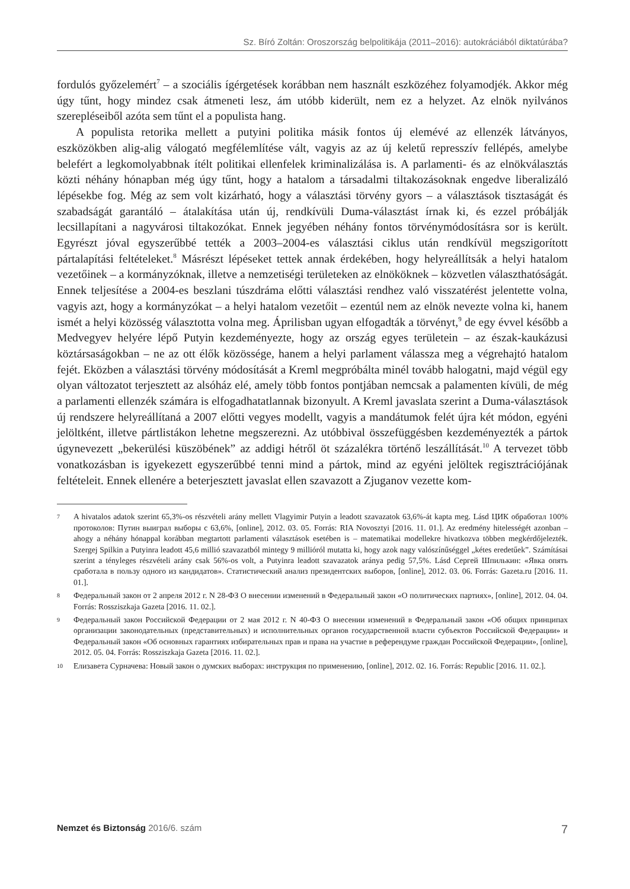Sz. Bíró Zoltán: Oroszország belpolitikája (2011–2016): autokráciából diktatúrába?
fordulós győzelemért<sup>7</sup> – a szociális ígérgetések korábban nem használt eszközéhez folyamodjék. Akkor még úgy tűnt, hogy mindez csak átmeneti lesz, ám utóbb kiderült, nem ez a helyzet. Az elnök nyilvános szerepléseiből azóta sem tűnt el a populista hang.
A populista retorika mellett a putyini politika másik fontos új elemévé az ellenzék látványos, eszközökben alig-alig válogató megfélemlítése vált, vagyis az az új keletű represszív fellépés, amelybe belefért a legkomolyabbnak ítélt politikai ellenfelek kriminalizálása is. A parlamenti- és az elnökválasztás közti néhány hónapban még úgy tűnt, hogy a hatalom a társadalmi tiltakozásoknak engedve liberalizáló lépésekbe fog. Még az sem volt kizárható, hogy a választási törvény gyors – a választások tisztaságát és szabadságát garantáló – átalakítása után új, rendkívüli Duma-választást írnak ki, és ezzel próbálják lecsillapítani a nagyvárosi tiltakozókat. Ennek jegyében néhány fontos törvénymódosításra sor is került. Egyrészt jóval egyszerűbbé tették a 2003–2004-es választási ciklus után rendkívül megszigorított pártalapítási feltételeket.<sup>8</sup> Másrészt lépéseket tettek annak érdekében, hogy helyreállítsák a helyi hatalom vezetőinek – a kormányzóknak, illetve a nemzetiségi területeken az elnököknek – közvetlen választhatóságát. Ennek teljesítése a 2004-es beszlani túszdráma előtti választási rendhez való visszatérést jelentette volna, vagyis azt, hogy a kormányzókat – a helyi hatalom vezetőit – ezentúl nem az elnök nevezte volna ki, hanem ismét a helyi közösség választotta volna meg. Áprilisban ugyan elfogadták a törvényt,<sup>9</sup> de egy évvel később a Medvegyev helyére lépő Putyin kezdeményezte, hogy az ország egyes területein – az észak-kaukázusi köztársaságokban – ne az ott élők közössége, hanem a helyi parlament válassza meg a végrehajtó hatalom fejét. Eközben a választási törvény módosítását a Kreml megpróbálta minél tovább halogatni, majd végül egy olyan változatot terjesztett az alsóház elé, amely több fontos pontjában nemcsak a palamenten kívüli, de még a parlamenti ellenzék számára is elfogadhatatlannak bizonyult. A Kreml javaslata szerint a Duma-választások új rendszere helyreállítaná a 2007 előtti vegyes modellt, vagyis a mandátumok felét újra két módon, egyéni jelöltként, illetve pártlistákon lehetne megszerezni. Az utóbbival összefüggésben kezdeményezték a pártok úgynevezett „bekerülési küszöbének” az addigi hétről öt százalékra történő leszállítását.<sup>10</sup> A tervezet több vonatkozásban is igyekezett egyszerűbbé tenni mind a pártok, mind az egyéni jelöltek regisztrációjának feltételeit. Ennek ellenére a beterjesztett javaslat ellen szavazott a Zjuganov vezette kom-
7 A hivatalos adatok szerint 65,3%-os részvételi arány mellett Vlagyimir Putyin a leadott szavazatok 63,6%-át kapta meg. Lásd ЦИК обработал 100% протоколов: Путин выиграл выборы с 63,6%, [online], 2012. 03. 05. Forrás: RIA Novosztyi [2016. 11. 01.]. Az eredmény hitelességét azonban – ahogy a néhány hónappal korábban megtartott parlamenti választások esetében is – matematikai modellekre hivatkozva többen megkérdőjelezték. Szergej Spilkin a Putyinra leadott 45,6 millió szavazatból mintegy 9 millióról mutatta ki, hogy azok nagy valószínűséggel „kétes eredetűek”. Számításai szerint a tényleges részvételi arány csak 56%-os volt, a Putyinra leadott szavazatok aránya pedig 57,5%. Lásd Сергей Шпилькин: «Явка опять сработала в пользу одного из кандидатов». Статистический анализ президентских выборов, [online], 2012. 03. 06. Forrás: Gazeta.ru [2016. 11. 01.].
8 Федеральный закон от 2 апреля 2012 г. N 28-ФЗ О внесении изменений в Федеральный закон «О политических партиях», [online], 2012. 04. 04. Forrás: Rossziszkaja Gazeta [2016. 11. 02.].
9 Федеральный закон Российской Федерации от 2 мая 2012 г. N 40-ФЗ О внесении изменений в Федеральный закон «Об общих принципах организации законодательных (представительных) и исполнительных органов государственной власти субъектов Российской Федерации» и Федеральный закон «Об основных гарантиях избирательных прав и права на участие в референдуме граждан Российской Федерации», [online], 2012. 05. 04. Forrás: Rossziszkaja Gazeta [2016. 11. 02.].
10 Елизавета Сурначева: Новый закон о думских выборах: инструкция по применению, [online], 2012. 02. 16. Forrás: Republic [2016. 11. 02.].
Nemzet és Biztonság 2016/6. szám 7